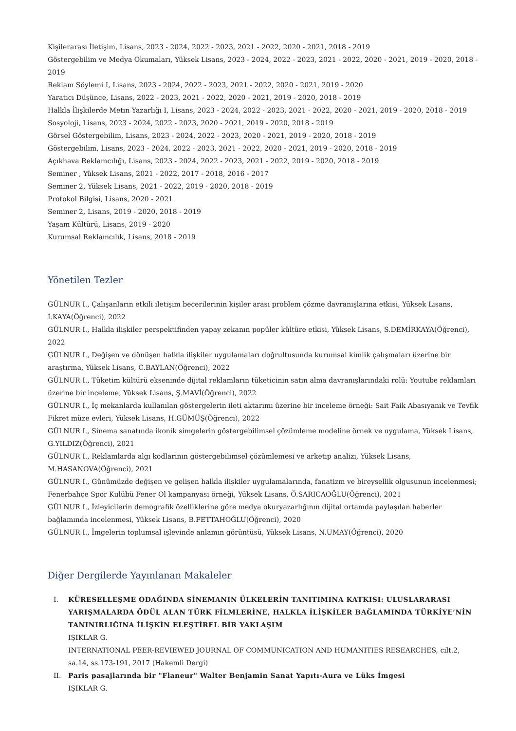Kişilerarası İletişim, Lisans, 2023 - 2024, 2022 - 2023, 2021 - 2022, 2020 - 2021, 2018 - 2019
Göstergebilim ve Medya Okumaları, Yüksek Lisans, 2023 - 2024, 2022 - 2023, 2021 - 2022, 2020 - 2021, 2019 - 2020, 2018 - 2019
Reklam Söylemi I, Lisans, 2023 - 2024, 2022 - 2023, 2021 - 2022, 2020 - 2021, 2019 - 2020
Yaratıcı Düşünce, Lisans, 2022 - 2023, 2021 - 2022, 2020 - 2021, 2019 - 2020, 2018 - 2019
Halkla İlişkilerde Metin Yazarlığı I, Lisans, 2023 - 2024, 2022 - 2023, 2021 - 2022, 2020 - 2021, 2019 - 2020, 2018 - 2019
Sosyoloji, Lisans, 2023 - 2024, 2022 - 2023, 2020 - 2021, 2019 - 2020, 2018 - 2019
Görsel Göstergebilim, Lisans, 2023 - 2024, 2022 - 2023, 2020 - 2021, 2019 - 2020, 2018 - 2019
Göstergebilim, Lisans, 2023 - 2024, 2022 - 2023, 2021 - 2022, 2020 - 2021, 2019 - 2020, 2018 - 2019
Açıkhava Reklamcılığı, Lisans, 2023 - 2024, 2022 - 2023, 2021 - 2022, 2019 - 2020, 2018 - 2019
Seminer , Yüksek Lisans, 2021 - 2022, 2017 - 2018, 2016 - 2017
Seminer 2, Yüksek Lisans, 2021 - 2022, 2019 - 2020, 2018 - 2019
Protokol Bilgisi, Lisans, 2020 - 2021
Seminer 2, Lisans, 2019 - 2020, 2018 - 2019
Yaşam Kültürü, Lisans, 2019 - 2020
Kurumsal Reklamcılık, Lisans, 2018 - 2019
Yönetilen Tezler
GÜLNUR I., Çalışanların etkili iletişim becerilerinin kişiler arası problem çözme davranışlarına etkisi, Yüksek Lisans, İ.KAYA(Öğrenci), 2022
GÜLNUR I., Halkla ilişkiler perspektifinden yapay zekanın popüler kültüre etkisi, Yüksek Lisans, S.DEMİRKAYA(Öğrenci), 2022
GÜLNUR I., Değişen ve dönüşen halkla ilişkiler uygulamaları doğrultusunda kurumsal kimlik çalışmaları üzerine bir araştırma, Yüksek Lisans, C.BAYLAN(Öğrenci), 2022
GÜLNUR I., Tüketim kültürü ekseninde dijital reklamların tüketicinin satın alma davranışlarındaki rolü: Youtube reklamları üzerine bir inceleme, Yüksek Lisans, Ş.MAVİ(Öğrenci), 2022
GÜLNUR I., İç mekanlarda kullanılan göstergelerin ileti aktarımı üzerine bir inceleme örneği: Sait Faik Abasıyanık ve Tevfik Fikret müze evleri, Yüksek Lisans, H.GÜMÜŞ(Öğrenci), 2022
GÜLNUR I., Sinema sanatında ikonik simgelerin göstergebilimsel çözümleme modeline örnek ve uygulama, Yüksek Lisans, G.YILDIZ(Öğrenci), 2021
GÜLNUR I., Reklamlarda algı kodlarının göstergebilimsel çözümlemesi ve arketip analizi, Yüksek Lisans, M.HASANOVA(Öğrenci), 2021
GÜLNUR I., Günümüzde değişen ve gelişen halkla ilişkiler uygulamalarında, fanatizm ve bireysellik olgusunun incelenmesi; Fenerbahçe Spor Kulübü Fener Ol kampanyası örneği, Yüksek Lisans, Ö.SARICAOĞLU(Öğrenci), 2021
GÜLNUR I., İzleyicilerin demografik özelliklerine göre medya okuryazarlığının dijital ortamda paylaşılan haberler bağlamında incelenmesi, Yüksek Lisans, B.FETTAHOĞLU(Öğrenci), 2020
GÜLNUR I., İmgelerin toplumsal işlevinde anlamın görüntüsü, Yüksek Lisans, N.UMAY(Öğrenci), 2020
Diğer Dergilerde Yayınlanan Makaleler
I. KÜRESELLEŞME ODAĞINDA SİNEMANIN ÜLKELERİN TANITIMINA KATKISI: ULUSLARARASI YARIŞMALARDA ÖDÜL ALAN TÜRK FİLMLERİNE, HALKLA İLİŞKİLER BAĞLAMINDA TÜRKİYE’NİN TANINIRLIĞINA İLİŞKİN ELEŞTİREL BİR YAKLAŞIM
IŞIKLAR G.
INTERNATIONAL PEER-REVIEWED JOURNAL OF COMMUNICATION AND HUMANITIES RESEARCHES, cilt.2, sa.14, ss.173-191, 2017 (Hakemli Dergi)
II. Paris pasajlarında bir "Flaneur" Walter Benjamin Sanat Yapıtı-Aura ve Lüks İmgesi
IŞIKLAR G.